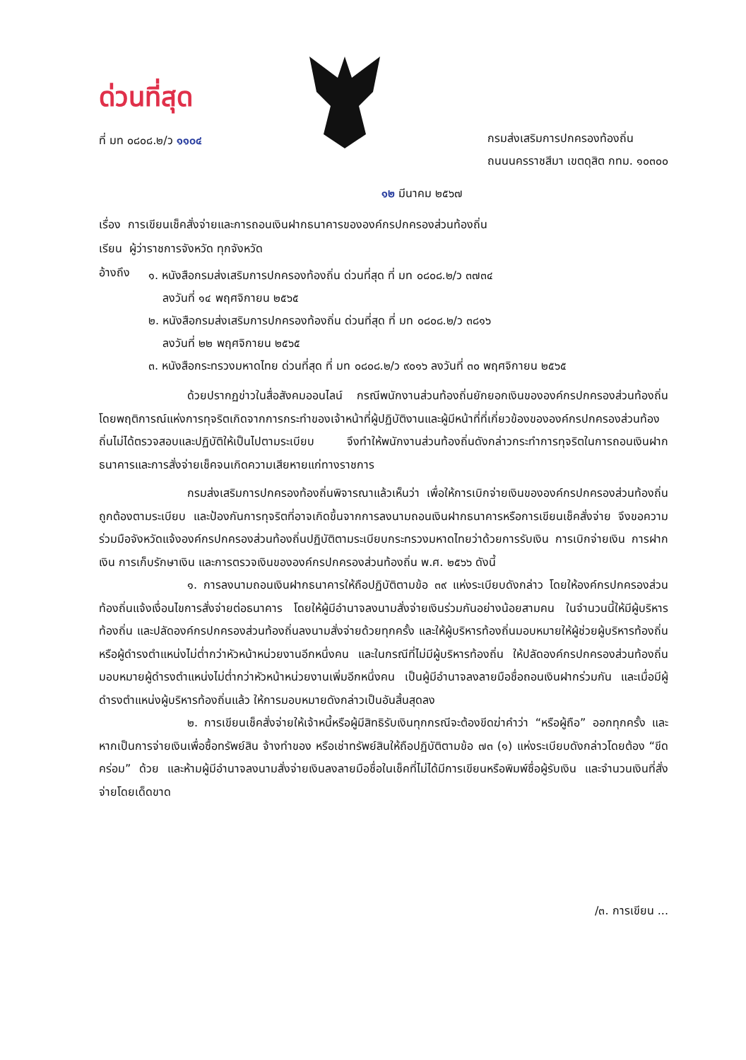ด่วนที่สุด
ที่ มท ๐๘๐๘.๒/ว ๑๑๐๔
กรมส่งเสริมการปกครองท้องถิ่น
ถนนนครราชสีมา เขตดุสิต กทม. ๑๐๓๐๐
๑๒ มีนาคม ๒๕๖๗
เรื่อง การเขียนเช็คสั่งจ่ายและการถอนเงินฝากธนาคารขององค์กรปกครองส่วนท้องถิ่น
เรียน ผู้ว่าราชการจังหวัด ทุกจังหวัด
อ้างถึง
๑. หนังสือกรมส่งเสริมการปกครองท้องถิ่น ด่วนที่สุด ที่ มท ๐๘๐๘.๒/ว ๓๗๓๔
ลงวันที่ ๑๔ พฤศจิกายน ๒๕๖๕
๒. หนังสือกรมส่งเสริมการปกครองท้องถิ่น ด่วนที่สุด ที่ มท ๐๘๐๘.๒/ว ๓๘๑๖
ลงวันที่ ๒๒ พฤศจิกายน ๒๕๖๕
๓. หนังสือกระทรวงมหาดไทย ด่วนที่สุด ที่ มท ๐๘๐๘.๒/ว ๙๐๑๖ ลงวันที่ ๓๐ พฤศจิกายน ๒๕๖๕
ด้วยปรากฏข่าวในสื่อสังคมออนไลน์ กรณีพนักงานส่วนท้องถิ่นยักยอกเงินขององค์กรปกครองส่วนท้องถิ่น โดยพฤติการณ์แห่งการทุจริตเกิดจากการกระทำของเจ้าหน้าที่ผู้ปฏิบัติงานและผู้มีหน้าที่ที่เกี่ยวข้องขององค์กรปกครองส่วนท้องถิ่นไม่ได้ตรวจสอบและปฏิบัติให้เป็นไปตามระเบียบ จึงทำให้พนักงานส่วนท้องถิ่นดังกล่าวกระทำการทุจริตในการถอนเงินฝากธนาคารและการสั่งจ่ายเช็คจนเกิดความเสียหายแก่ทางราชการ
กรมส่งเสริมการปกครองท้องถิ่นพิจารณาแล้วเห็นว่า เพื่อให้การเบิกจ่ายเงินขององค์กรปกครองส่วนท้องถิ่นถูกต้องตามระเบียบ และป้องกันการทุจริตที่อาจเกิดขึ้นจากการลงนามถอนเงินฝากธนาคารหรือการเขียนเช็คสั่งจ่าย จึงขอความร่วมมือจังหวัดแจ้งองค์กรปกครองส่วนท้องถิ่นปฏิบัติตามระเบียบกระทรวงมหาดไทยว่าด้วยการรับเงิน การเบิกจ่ายเงิน การฝากเงิน การเก็บรักษาเงิน และการตรวจเงินขององค์กรปกครองส่วนท้องถิ่น พ.ศ. ๒๕๖๖ ดังนี้
๑. การลงนามถอนเงินฝากธนาคารให้ถือปฏิบัติตามข้อ ๓๙ แห่งระเบียบดังกล่าว โดยให้องค์กรปกครองส่วนท้องถิ่นแจ้งเงื่อนไขการสั่งจ่ายต่อธนาคาร โดยให้ผู้มีอำนาจลงนามสั่งจ่ายเงินร่วมกันอย่างน้อยสามคน ในจำนวนนี้ให้มีผู้บริหารท้องถิ่น และปลัดองค์กรปกครองส่วนท้องถิ่นลงนามสั่งจ่ายด้วยทุกครั้ง และให้ผู้บริหารท้องถิ่นมอบหมายให้ผู้ช่วยผู้บริหารท้องถิ่น หรือผู้ดำรงตำแหน่งไม่ต่ำกว่าหัวหน้าหน่วยงานอีกหนึ่งคน และในกรณีที่ไม่มีผู้บริหารท้องถิ่น ให้ปลัดองค์กรปกครองส่วนท้องถิ่นมอบหมายผู้ดำรงตำแหน่งไม่ต่ำกว่าหัวหน้าหน่วยงานเพิ่มอีกหนึ่งคน เป็นผู้มีอำนาจลงลายมือชื่อถอนเงินฝากร่วมกัน และเมื่อมีผู้ดำรงตำแหน่งผู้บริหารท้องถิ่นแล้ว ให้การมอบหมายดังกล่าวเป็นอันสิ้นสุดลง
๒. การเขียนเช็คสั่งจ่ายให้เจ้าหนี้หรือผู้มีสิทธิรับเงินทุกกรณีจะต้องขีดฆ่าคำว่า “หรือผู้ถือ” ออกทุกครั้ง และหากเป็นการจ่ายเงินเพื่อซื้อทรัพย์สิน จ้างทำของ หรือเช่าทรัพย์สินให้ถือปฏิบัติตามข้อ ๗๓ (๑) แห่งระเบียบดังกล่าวโดยต้อง “ขีดคร่อม” ด้วย และห้ามผู้มีอำนาจลงนามสั่งจ่ายเงินลงลายมือชื่อในเช็คที่ไม่ได้มีการเขียนหรือพิมพ์ชื่อผู้รับเงิน และจำนวนเงินที่สั่งจ่ายโดยเด็ดขาด
/๓. การเขียน ...